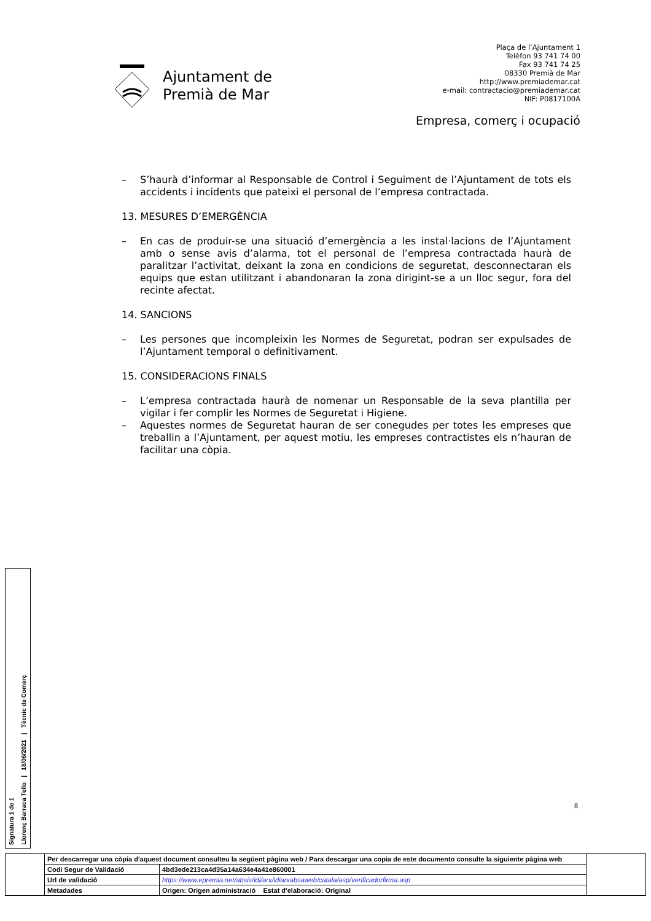Ajuntament de
Premià de Mar
Plaça de l’Ajuntament 1
Telèfon 93 741 74 00
Fax 93 741 74 25
08330 Premià de Mar
http://www.premiademar.cat
e-mail: contractacio@premiademar.cat
NIF: P0817100A
Empresa, comerç i ocupació
– S’haurà d’informar al Responsable de Control i Seguiment de l’Ajuntament de tots els accidents i incidents que pateixi el personal de l’empresa contractada.
13. MESURES D’EMERGÈNCIA
– En cas de produir-se una situació d’emergència a les instal·lacions de l’Ajuntament amb o sense avis d’alarma, tot el personal de l’empresa contractada haurà de paralitzar l’activitat, deixant la zona en condicions de seguretat, desconnectaran els equips que estan utilitzant i abandonaran la zona dirigint-se a un lloc segur, fora del recinte afectat.
14. SANCIONS
– Les persones que incompleixin les Normes de Seguretat, podran ser expulsades de l’Ajuntament temporal o definitivament.
15. CONSIDERACIONS FINALS
– L’empresa contractada haurà de nomenar un Responsable de la seva plantilla per vigilar i fer complir les Normes de Seguretat i Higiene.
– Aquestes normes de Seguretat hauran de ser conegudes per totes les empreses que treballin a l’Ajuntament, per aquest motiu, les empreses contractistes els n’hauran de facilitar una còpia.
8
Signatura 1 de 1
Llorenç Barraca Tello | 18/06/2021 | Tècnic de Comerç
| | Per descarregar una còpia d'aquest document consulteu la següent pàgina web / Para descargar una copia de este documento consulte la siguiente página web | | |
| | Codi Segur de Validació | 4bd3ede213ca4d35a14a634e4a41e860001 | |
| | Url de validació | https://www.epremia.net/absis/idi/arx/idiarxabsaweb/catala/asp/verificadorfirma.asp | |
| | Metadades | Origen: Origen administració Estat d'elaboració: Original | |